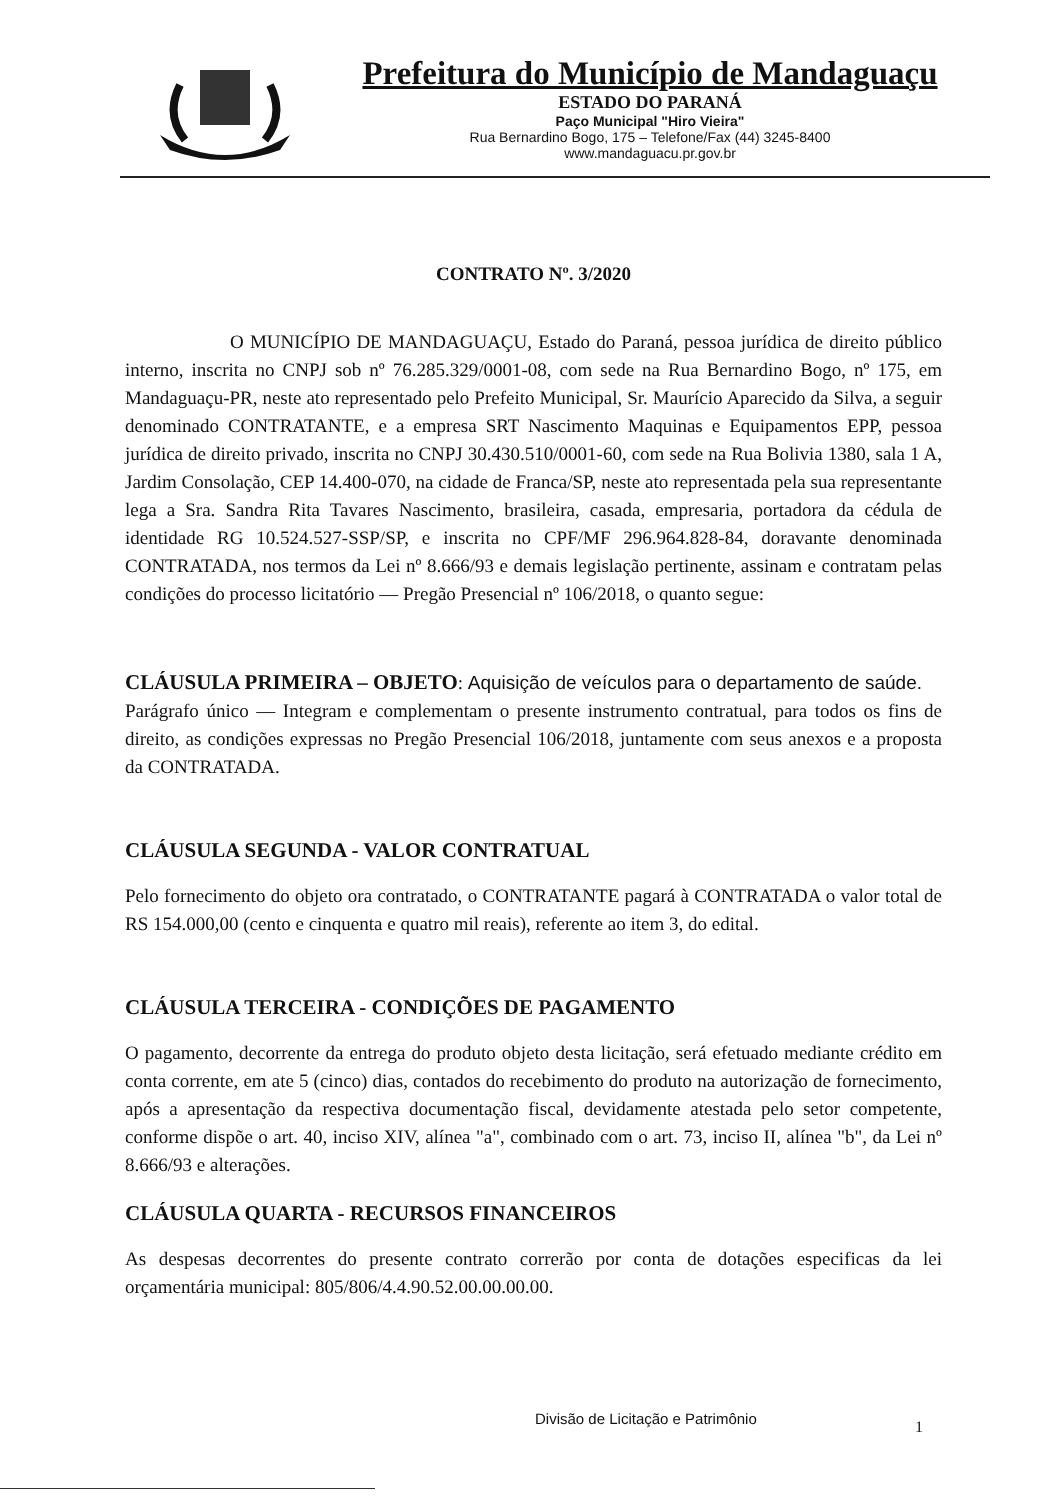Prefeitura do Município de Mandaguaçu
ESTADO DO PARANÁ
Paço Municipal "Hiro Vieira"
Rua Bernardino Bogo, 175 – Telefone/Fax (44) 3245-8400
www.mandaguacu.pr.gov.br
CONTRATO Nº. 3/2020
O MUNICÍPIO DE MANDAGUAÇU, Estado do Paraná, pessoa jurídica de direito público interno, inscrita no CNPJ sob nº 76.285.329/0001-08, com sede na Rua Bernardino Bogo, nº 175, em Mandaguaçu-PR, neste ato representado pelo Prefeito Municipal, Sr. Maurício Aparecido da Silva, a seguir denominado CONTRATANTE, e a empresa SRT Nascimento Maquinas e Equipamentos EPP, pessoa jurídica de direito privado, inscrita no CNPJ 30.430.510/0001-60, com sede na Rua Bolivia 1380, sala 1 A, Jardim Consolação, CEP 14.400-070, na cidade de Franca/SP, neste ato representada pela sua representante lega a Sra. Sandra Rita Tavares Nascimento, brasileira, casada, empresaria, portadora da cédula de identidade RG 10.524.527-SSP/SP, e inscrita no CPF/MF 296.964.828-84, doravante denominada CONTRATADA, nos termos da Lei nº 8.666/93 e demais legislação pertinente, assinam e contratam pelas condições do processo licitatório — Pregão Presencial nº 106/2018, o quanto segue:
CLÁUSULA PRIMEIRA – OBJETO: Aquisição de veículos para o departamento de saúde.
Parágrafo único — Integram e complementam o presente instrumento contratual, para todos os fins de direito, as condições expressas no Pregão Presencial 106/2018, juntamente com seus anexos e a proposta da CONTRATADA.
CLÁUSULA SEGUNDA - VALOR CONTRATUAL
Pelo fornecimento do objeto ora contratado, o CONTRATANTE pagará à CONTRATADA o valor total de RS 154.000,00 (cento e cinquenta e quatro mil reais), referente ao item 3, do edital.
CLÁUSULA TERCEIRA - CONDIÇÕES DE PAGAMENTO
O pagamento, decorrente da entrega do produto objeto desta licitação, será efetuado mediante crédito em conta corrente, em ate 5 (cinco) dias, contados do recebimento do produto na autorização de fornecimento, após a apresentação da respectiva documentação fiscal, devidamente atestada pelo setor competente, conforme dispõe o art. 40, inciso XIV, alínea "a", combinado com o art. 73, inciso II, alínea "b", da Lei nº 8.666/93 e alterações.
CLÁUSULA QUARTA - RECURSOS FINANCEIROS
As despesas decorrentes do presente contrato correrão por conta de dotações especificas da lei orçamentária municipal: 805/806/4.4.90.52.00.00.00.00.
Divisão de Licitação e Patrimônio
1